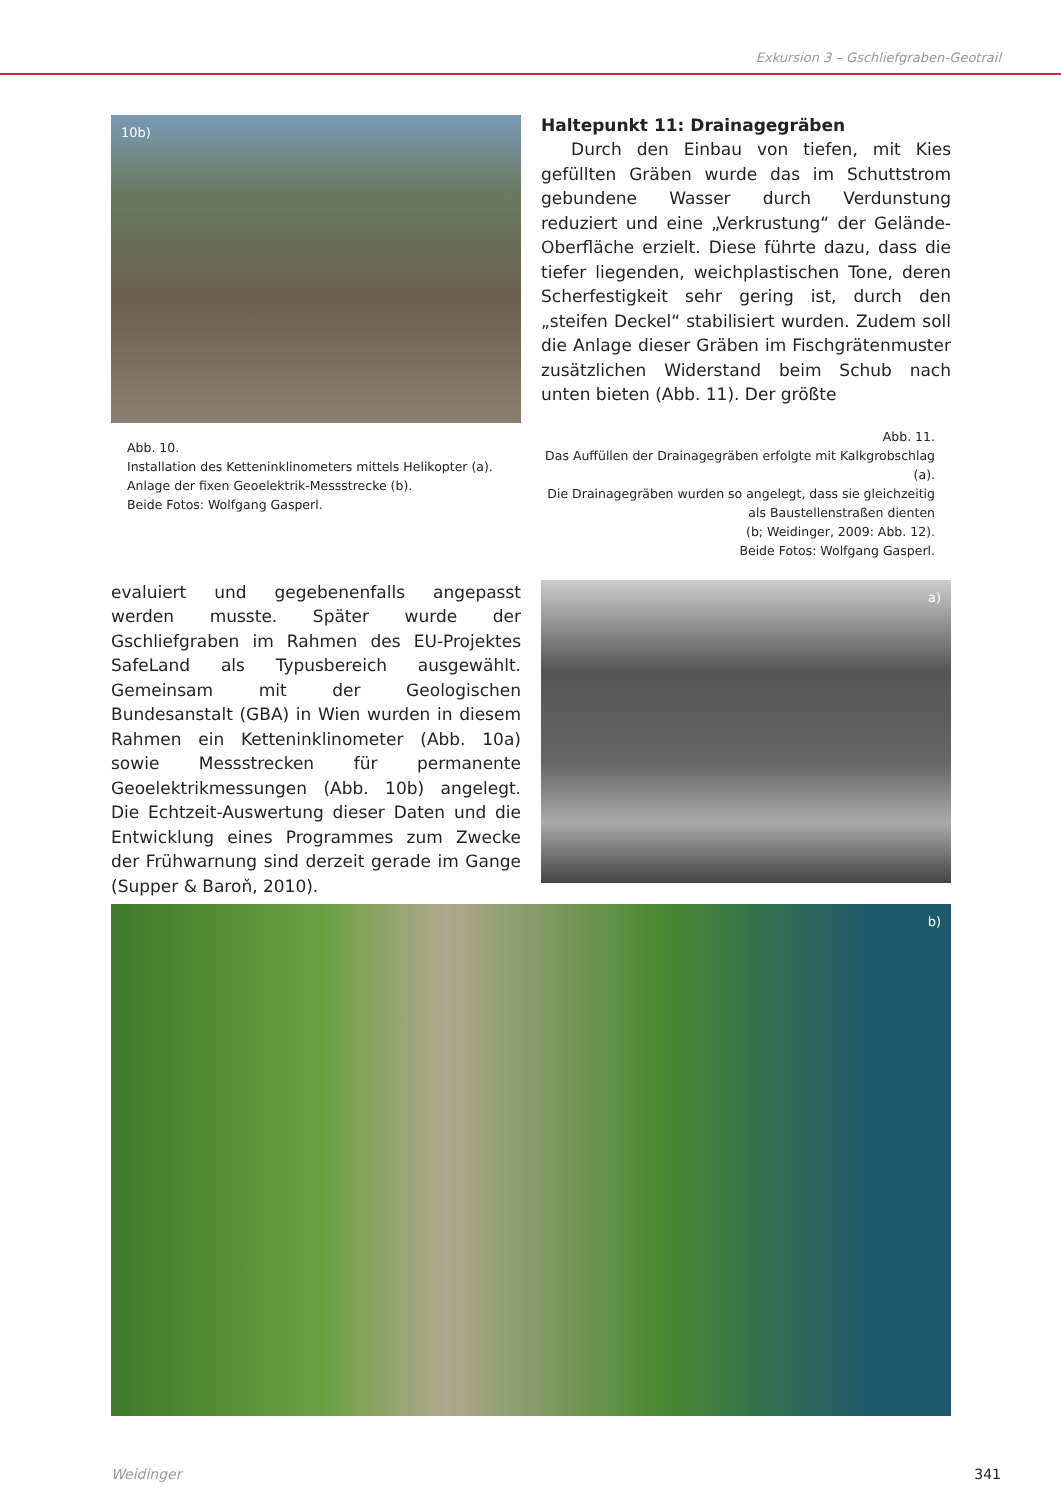Exkursion 3 – Gschliefgraben-Geotrail
10b)
Abb. 10.
Installation des Ketteninklinometers mittels Helikopter (a).
Anlage der fixen Geoelektrik-Messstrecke (b).
Beide Fotos: Wolfgang Gasperl.
Haltepunkt 11: Drainagegräben
Durch den Einbau von tiefen, mit Kies gefüllten Gräben wurde das im Schuttstrom gebundene Wasser durch Verdunstung reduziert und eine „Verkrustung“ der Gelände-Oberfläche erzielt. Diese führte dazu, dass die tiefer liegenden, weichplastischen Tone, deren Scherfestigkeit sehr gering ist, durch den „steifen Deckel“ stabilisiert wurden. Zudem soll die Anlage dieser Gräben im Fischgrätenmuster zusätzlichen Widerstand beim Schub nach unten bieten (Abb. 11). Der größte
Abb. 11.
Das Auffüllen der Drainagegräben erfolgte mit Kalkgrobschlag (a).
Die Drainagegräben wurden so angelegt, dass sie gleichzeitig als Baustellenstraßen dienten
(b; Weidinger, 2009: Abb. 12).
Beide Fotos: Wolfgang Gasperl.
evaluiert und gegebenenfalls angepasst werden musste. Später wurde der Gschliefgraben im Rahmen des EU-Projektes SafeLand als Typusbereich ausgewählt. Gemeinsam mit der Geologischen Bundesanstalt (GBA) in Wien wurden in diesem Rahmen ein Ketteninklinometer (Abb. 10a) sowie Messstrecken für permanente Geoelektrikmessungen (Abb. 10b) angelegt. Die Echtzeit-Auswertung dieser Daten und die Entwicklung eines Programmes zum Zwecke der Frühwarnung sind derzeit gerade im Gange (Supper & Baroň, 2010).
a)
b)
Weidinger 341